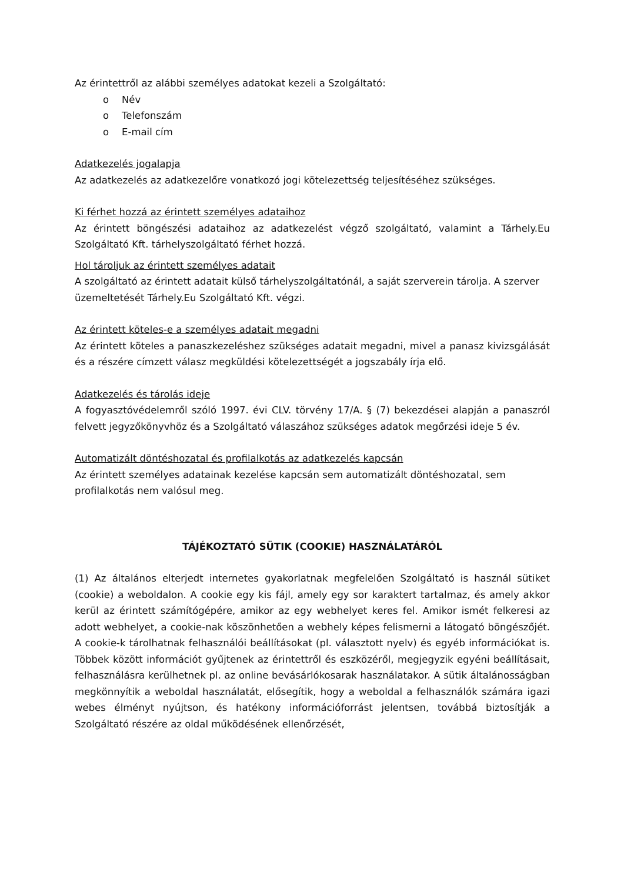Az érintettről az alábbi személyes adatokat kezeli a Szolgáltató:
o Név
o Telefonszám
o E-mail cím
Adatkezelés jogalapja
Az adatkezelés az adatkezelőre vonatkozó jogi kötelezettség teljesítéséhez szükséges.
Ki férhet hozzá az érintett személyes adataihoz
Az érintett böngészési adataihoz az adatkezelést végző szolgáltató, valamint a Tárhely.Eu Szolgáltató Kft. tárhelyszolgáltató férhet hozzá.
Hol tároljuk az érintett személyes adatait
A szolgáltató az érintett adatait külső tárhelyszolgáltatónál, a saját szerverein tárolja. A szerver üzemeltetését Tárhely.Eu Szolgáltató Kft. végzi.
Az érintett köteles-e a személyes adatait megadni
Az érintett köteles a panaszkezeléshez szükséges adatait megadni, mivel a panasz kivizsgálását és a részére címzett válasz megküldési kötelezettségét a jogszabály írja elő.
Adatkezelés és tárolás ideje
A fogyasztóvédelemről szóló 1997. évi CLV. törvény 17/A. § (7) bekezdései alapján a panaszról felvett jegyzőkönyvhöz és a Szolgáltató válaszához szükséges adatok megőrzési ideje 5 év.
Automatizált döntéshozatal és profilalkotás az adatkezelés kapcsán
Az érintett személyes adatainak kezelése kapcsán sem automatizált döntéshozatal, sem profilalkotás nem valósul meg.
TÁJÉKOZTATÓ SÜTIK (COOKIE) HASZNÁLATÁRÓL
(1) Az általános elterjedt internetes gyakorlatnak megfelelően Szolgáltató is használ sütiket (cookie) a weboldalon. A cookie egy kis fájl, amely egy sor karaktert tartalmaz, és amely akkor kerül az érintett számítógépére, amikor az egy webhelyet keres fel. Amikor ismét felkeresi az adott webhelyet, a cookie-nak köszönhetően a webhely képes felismerni a látogató böngészőjét. A cookie-k tárolhatnak felhasználói beállításokat (pl. választott nyelv) és egyéb információkat is. Többek között információt gyűjtenek az érintettről és eszközéről, megjegyzik egyéni beállításait, felhasználásra kerülhetnek pl. az online bevásárlókosarak használatakor. A sütik általánosságban megkönnyítik a weboldal használatát, elősegítik, hogy a weboldal a felhasználók számára igazi webes élményt nyújtson, és hatékony információforrást jelentsen, továbbá biztosítják a Szolgáltató részére az oldal működésének ellenőrzését,